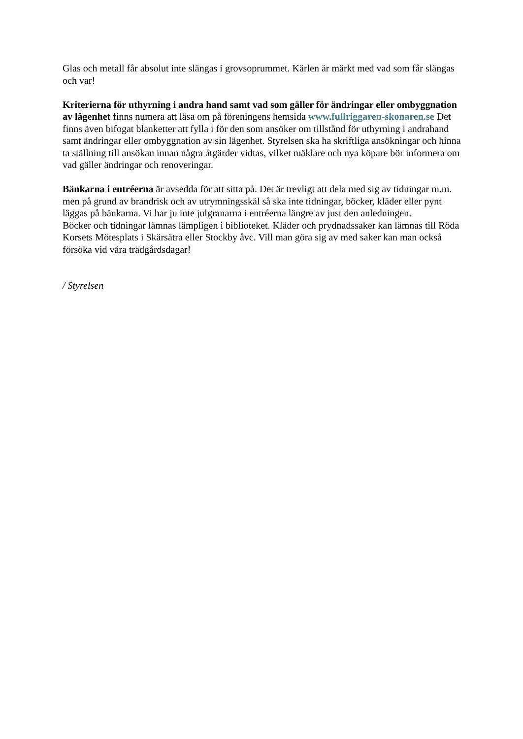Glas och metall får absolut inte slängas i grovsoprummet. Kärlen är märkt med vad som får slängas och var!
Kriterierna för uthyrning i andra hand samt vad som gäller för ändringar eller ombyggnation av lägenhet finns numera att läsa om på föreningens hemsida www.fullriggaren-skonaren.se Det finns även bifogat blanketter att fylla i för den som ansöker om tillstånd för uthyrning i andrahand samt ändringar eller ombyggnation av sin lägenhet. Styrelsen ska ha skriftliga ansökningar och hinna ta ställning till ansökan innan några åtgärder vidtas, vilket mäklare och nya köpare bör informera om vad gäller ändringar och renoveringar.
Bänkarna i entréerna är avsedda för att sitta på. Det är trevligt att dela med sig av tidningar m.m. men på grund av brandrisk och av utrymningsskäl så ska inte tidningar, böcker, kläder eller pynt läggas på bänkarna. Vi har ju inte julgranarna i entréerna längre av just den anledningen.
Böcker och tidningar lämnas lämpligen i biblioteket. Kläder och prydnadssaker kan lämnas till Röda Korsets Mötesplats i Skärsätra eller Stockby åvc. Vill man göra sig av med saker kan man också försöka vid våra trädgårdsdagar!
/ Styrelsen